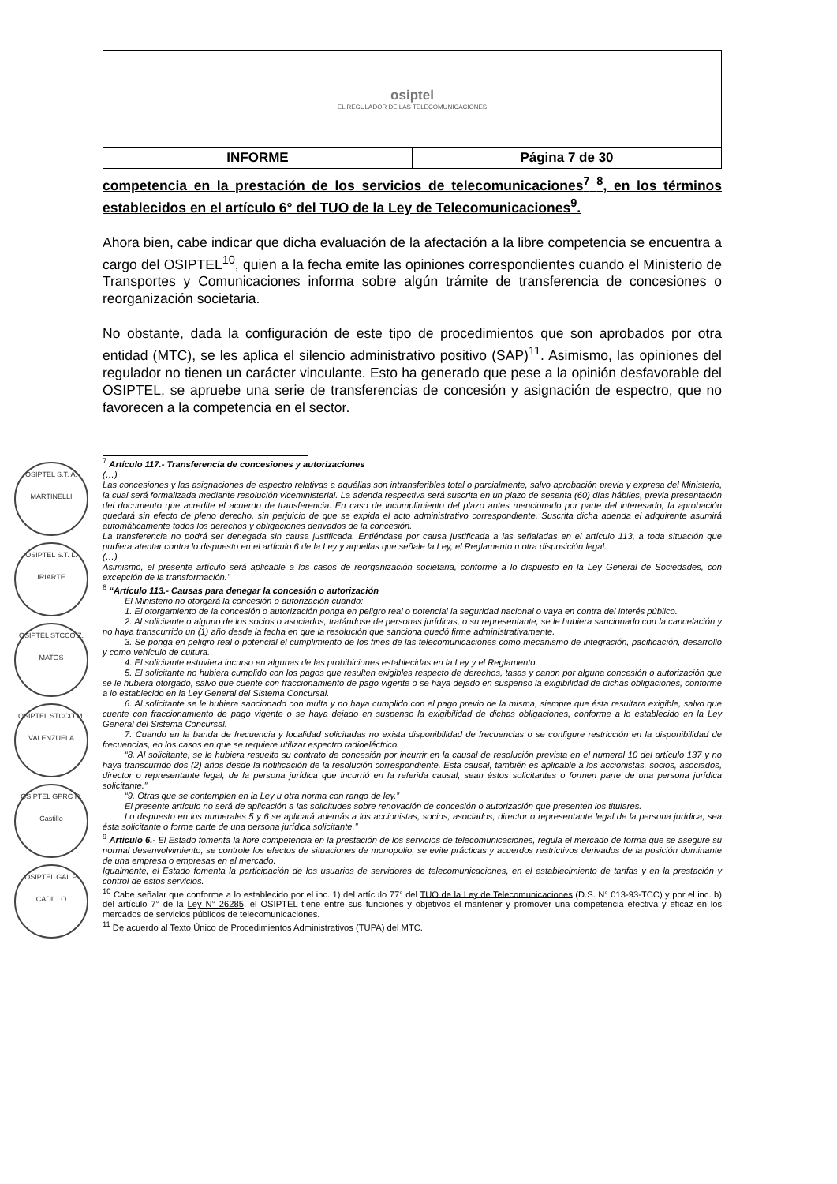| osiptel EL REGULADOR DE LAS TELECOMUNICACIONES | |
| INFORME | Página 7 de 30 |
OSIPTEL S.T. A. MARTINELLI
OSIPTEL S.T. L. IRIARTE
OSIPTEL STCCO Z. MATOS
OSIPTEL STCCO M. VALENZUELA
OSIPTEL GPRC R. Castillo
OSIPTEL GAL P. CADILLO
competencia en la prestación de los servicios de telecomunicaciones<sup>7</sup> <sup>8</sup>, en los términos establecidos en el artículo 6° del TUO de la Ley de Telecomunicaciones<sup>9</sup>.
Ahora bien, cabe indicar que dicha evaluación de la afectación a la libre competencia se encuentra a cargo del OSIPTEL<sup>10</sup>, quien a la fecha emite las opiniones correspondientes cuando el Ministerio de Transportes y Comunicaciones informa sobre algún trámite de transferencia de concesiones o reorganización societaria.
No obstante, dada la configuración de este tipo de procedimientos que son aprobados por otra entidad (MTC), se les aplica el silencio administrativo positivo (SAP)<sup>11</sup>. Asimismo, las opiniones del regulador no tienen un carácter vinculante. Esto ha generado que pese a la opinión desfavorable del OSIPTEL, se apruebe una serie de transferencias de concesión y asignación de espectro, que no favorecen a la competencia en el sector.
<sup>7</sup> Artículo 117.- Transferencia de concesiones y autorizaciones
(…)
Las concesiones y las asignaciones de espectro relativas a aquéllas son intransferibles total o parcialmente, salvo aprobación previa y expresa del Ministerio, la cual será formalizada mediante resolución viceministerial. La adenda respectiva será suscrita en un plazo de sesenta (60) días hábiles, previa presentación del documento que acredite el acuerdo de transferencia. En caso de incumplimiento del plazo antes mencionado por parte del interesado, la aprobación quedará sin efecto de pleno derecho, sin perjuicio de que se expida el acto administrativo correspondiente. Suscrita dicha adenda el adquirente asumirá automáticamente todos los derechos y obligaciones derivados de la concesión.
La transferencia no podrá ser denegada sin causa justificada. Entiéndase por causa justificada a las señaladas en el artículo 113, a toda situación que pudiera atentar contra lo dispuesto en el artículo 6 de la Ley y aquellas que señale la Ley, el Reglamento u otra disposición legal.
(…)
Asimismo, el presente artículo será aplicable a los casos de reorganización societaria, conforme a lo dispuesto en la Ley General de Sociedades, con excepción de la transformación.”
<sup>8</sup> “Artículo 113.- Causas para denegar la concesión o autorización
El Ministerio no otorgará la concesión o autorización cuando:
1. El otorgamiento de la concesión o autorización ponga en peligro real o potencial la seguridad nacional o vaya en contra del interés público.
2. Al solicitante o alguno de los socios o asociados, tratándose de personas jurídicas, o su representante, se le hubiera sancionado con la cancelación y no haya transcurrido un (1) año desde la fecha en que la resolución que sanciona quedó firme administrativamente.
3. Se ponga en peligro real o potencial el cumplimiento de los fines de las telecomunicaciones como mecanismo de integración, pacificación, desarrollo y como vehículo de cultura.
4. El solicitante estuviera incurso en algunas de las prohibiciones establecidas en la Ley y el Reglamento.
5. El solicitante no hubiera cumplido con los pagos que resulten exigibles respecto de derechos, tasas y canon por alguna concesión o autorización que se le hubiera otorgado, salvo que cuente con fraccionamiento de pago vigente o se haya dejado en suspenso la exigibilidad de dichas obligaciones, conforme a lo establecido en la Ley General del Sistema Concursal.
6. Al solicitante se le hubiera sancionado con multa y no haya cumplido con el pago previo de la misma, siempre que ésta resultara exigible, salvo que cuente con fraccionamiento de pago vigente o se haya dejado en suspenso la exigibilidad de dichas obligaciones, conforme a lo establecido en la Ley General del Sistema Concursal.
7. Cuando en la banda de frecuencia y localidad solicitadas no exista disponibilidad de frecuencias o se configure restricción en la disponibilidad de frecuencias, en los casos en que se requiere utilizar espectro radioeléctrico.
“8. Al solicitante, se le hubiera resuelto su contrato de concesión por incurrir en la causal de resolución prevista en el numeral 10 del artículo 137 y no haya transcurrido dos (2) años desde la notificación de la resolución correspondiente. Esta causal, también es aplicable a los accionistas, socios, asociados, director o representante legal, de la persona jurídica que incurrió en la referida causal, sean éstos solicitantes o formen parte de una persona jurídica solicitante.”
“9. Otras que se contemplen en la Ley u otra norma con rango de ley.”
El presente artículo no será de aplicación a las solicitudes sobre renovación de concesión o autorización que presenten los titulares.
Lo dispuesto en los numerales 5 y 6 se aplicará además a los accionistas, socios, asociados, director o representante legal de la persona jurídica, sea ésta solicitante o forme parte de una persona jurídica solicitante.”
<sup>9</sup> Artículo 6.- El Estado fomenta la libre competencia en la prestación de los servicios de telecomunicaciones, regula el mercado de forma que se asegure su normal desenvolvimiento, se controle los efectos de situaciones de monopolio, se evite prácticas y acuerdos restrictivos derivados de la posición dominante de una empresa o empresas en el mercado.
Igualmente, el Estado fomenta la participación de los usuarios de servidores de telecomunicaciones, en el establecimiento de tarifas y en la prestación y control de estos servicios.
<sup>10</sup> Cabe señalar que conforme a lo establecido por el inc. 1) del artículo 77° del TUO de la Ley de Telecomunicaciones (D.S. N° 013-93-TCC) y por el inc. b) del artículo 7° de la Ley N° 26285, el OSIPTEL tiene entre sus funciones y objetivos el mantener y promover una competencia efectiva y eficaz en los mercados de servicios públicos de telecomunicaciones.
<sup>11</sup> De acuerdo al Texto Único de Procedimientos Administrativos (TUPA) del MTC.